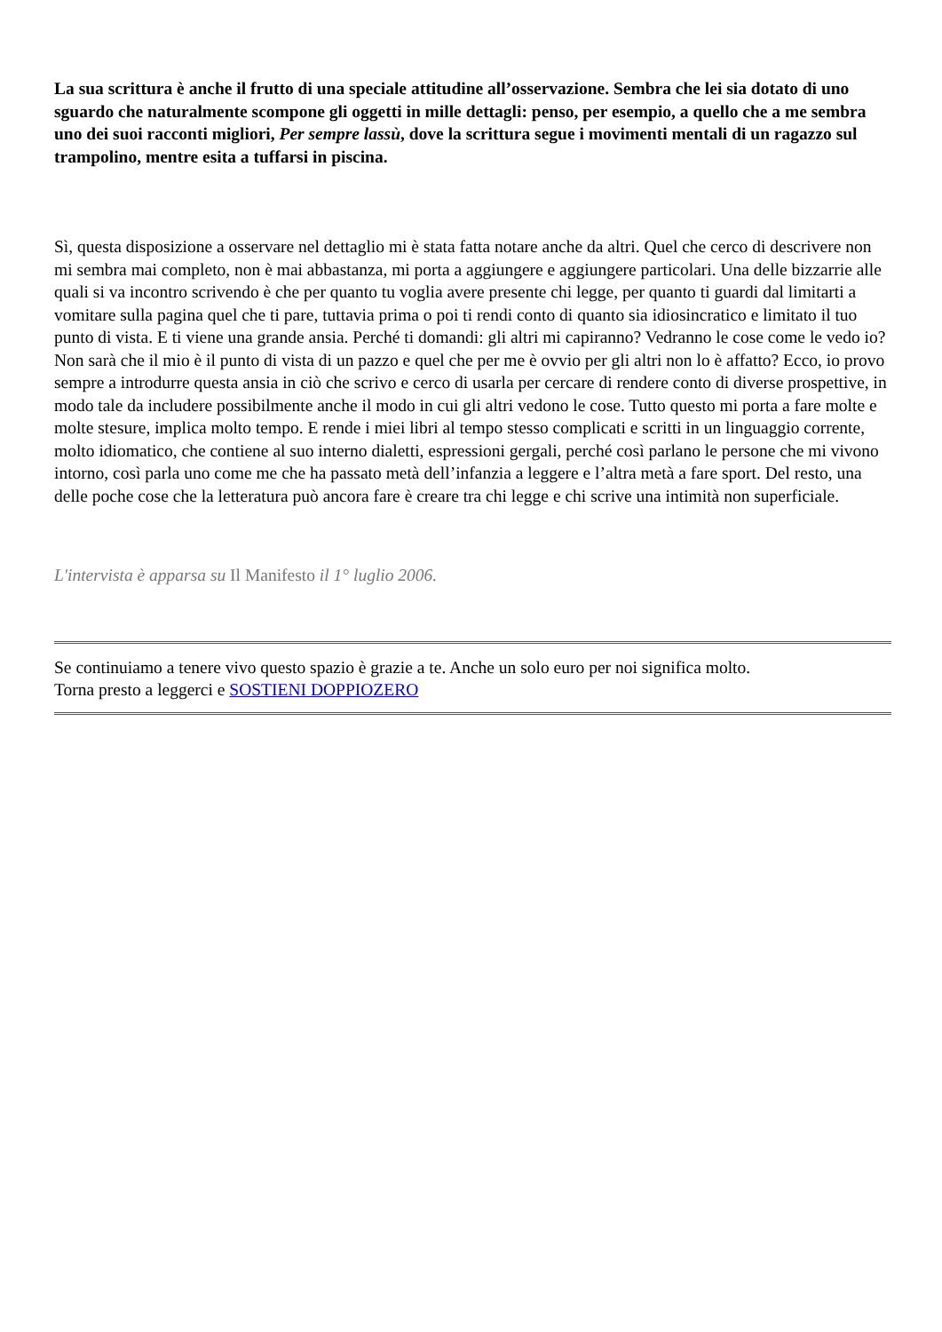La sua scrittura è anche il frutto di una speciale attitudine all’osservazione. Sembra che lei sia dotato di uno sguardo che naturalmente scompone gli oggetti in mille dettagli: penso, per esempio, a quello che a me sembra uno dei suoi racconti migliori, Per sempre lassù, dove la scrittura segue i movimenti mentali di un ragazzo sul trampolino, mentre esita a tuffarsi in piscina.
Sì, questa disposizione a osservare nel dettaglio mi è stata fatta notare anche da altri. Quel che cerco di descrivere non mi sembra mai completo, non è mai abbastanza, mi porta a aggiungere e aggiungere particolari. Una delle bizzarrie alle quali si va incontro scrivendo è che per quanto tu voglia avere presente chi legge, per quanto ti guardi dal limitarti a vomitare sulla pagina quel che ti pare, tuttavia prima o poi ti rendi conto di quanto sia idiosincratico e limitato il tuo punto di vista. E ti viene una grande ansia. Perché ti domandi: gli altri mi capiranno? Vedranno le cose come le vedo io? Non sarà che il mio è il punto di vista di un pazzo e quel che per me è ovvio per gli altri non lo è affatto? Ecco, io provo sempre a introdurre questa ansia in ciò che scrivo e cerco di usarla per cercare di rendere conto di diverse prospettive, in modo tale da includere possibilmente anche il modo in cui gli altri vedono le cose. Tutto questo mi porta a fare molte e molte stesure, implica molto tempo. E rende i miei libri al tempo stesso complicati e scritti in un linguaggio corrente, molto idiomatico, che contiene al suo interno dialetti, espressioni gergali, perché così parlano le persone che mi vivono intorno, così parla uno come me che ha passato metà dell’infanzia a leggere e l’altra metà a fare sport. Del resto, una delle poche cose che la letteratura può ancora fare è creare tra chi legge e chi scrive una intimità non superficiale.
L'intervista è apparsa su Il Manifesto il 1° luglio 2006.
Se continuiamo a tenere vivo questo spazio è grazie a te. Anche un solo euro per noi significa molto.
Torna presto a leggerci e SOSTIENI DOPPIOZERO